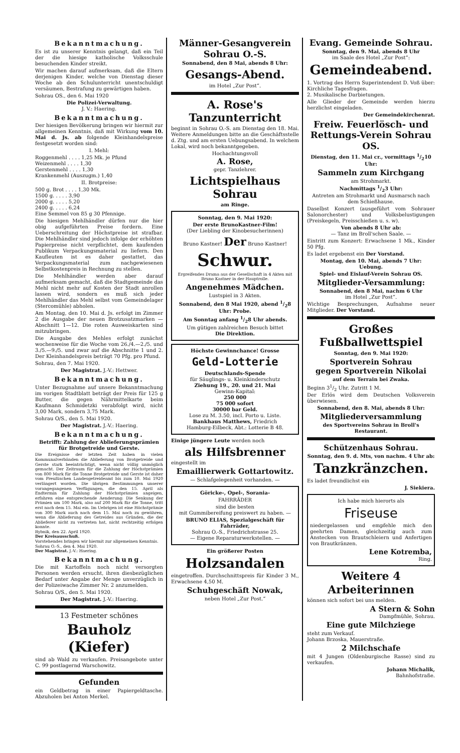Bekanntmachung.
Es ist zu unserer Kenntnis gelangt, daß ein Teil der die hiesige katholische Volksschule besuchenden Kinder streikt.
Wir machen darauf aufmerksam, daß die Eltern derjenigen Kinder, welche von Dienstag dieser Woche ab den Schulunterricht unentschuldigt versäumen, Bestrafung zu gewärtigen haben.
Sohrau OS., den 6. Mai 1920
Die Polizei-Verwaltung.
J. V.: Haering.
Bekanntmachung.
Der hiesigen Bevölkerung bringen wir hiermit zur allgemeinen Kenntnis, daß mit Wirkung vom 10. Mai d. Js. ab folgende Kleinhandelspreise festgesetzt worden sind:
I. Mehl:
Roggenmehl . . . . 1,25 Mk. je Pfund
Weizenmehl . . . . 1,30
Gerstenmehl . . . . 1,30
Krankenmehl (Auszugm.) 1,40
II. Brotpreise:
500 g. Brot . . . . 1,30 Mk.
1500 g. . . . . 3,90
2000 g. . . . . 5,20
2400 g. . . . . 6,24
Eine Semmel von 85 g 30 Pfennige.
Die hiesigen Mehlhändler dürfen nur die hier obig aufgeführten Preise fordern. Eine Ueberschreitung der Höchstpreise ist strafbar. Die Mehlhändler sind jedoch infolge der erhöhten Papierpreise nicht verpflichtet, dem kaufenden Publikum Verpackungsmaterial zu liefern. Den Kaufleuten ist es daher gestattet, das Verpackungsmaterial zum nachgewiesenen Selbstkostenpreis in Rechnung zu stellen.
Die Mehlhändler werden aber darauf aufmerksam gemacht, daß die Stadtgemeinde das Mehl nicht mehr auf Kosten der Stadt anrollen lassen wird, sondern es muß sich jeder Mehlhändler das Mehl selbst vom Gemeindelager (Stercomühle) abholen.
Am Montag, den 10. Mai d. Js. erfolgt im Zimmer 2 die Ausgabe der neuen Brotzusatzmarken — Abschnitt 1—12. Die roten Ausweiskarten sind mitzubringen.
Die Ausgabe des Mehles erfolgt zunächst wochenweise für die Woche vom 26./4.—2./5. und 3./5.—9./5. und zwar auf die Abschnitte 1 und 2. Der Kleinhandelspreis beträgt 70 Pfg. pro Pfund.
Sohrau, den 7. Mai 1920.
Der Magistrat. J.-V.: Hettwer.
Bekanntmachung.
Unter Bezugnahme auf unsere Bekanntmachung im vorigen Stadtblatt beträgt der Preis für 125 g Butter, die gegen Nährmittelkarte beim Kaufmann Schmidetzki verabfolgt wird, nicht 3,00 Mark, sondern 3,75 Mark.
Sohrau O/S., den 5. Mai 1920.
Der Magistrat. J.-V.: Haering.
Bekanntmachung.
Betrifft: Zahlung der Ablieferungsprämien für Brotgetreide und Gerste.
Die Ereignisse der letzten Zeit haben in vielen Kommunalverbänden die Ablieferung von Brotgetreide und Gerste stark beeinträchtigt, wenn nicht völlig unmöglich gemacht. Der Zeitraum für die Zahlung der Höchstprämien von 800 Mark für die Tonne Brotgetreide und Gerste ist daher vom Preußischen Landesgetreideamt bis zum 10. Mai 1920 verlängert worden. Die übrigen Bestimmungen unserer vorangegangenen Verfügungen, die den 15. April als Endtermin für Zahlung der Höchstprämien angeigen, erfahren eine entsprechende Aenderung: Die Senkung der Prämien um 100 Mark, also auf 200 Mark für die Tonne, tritt erst nach dem 15. Mai ein. Im Uebrigen ist eine Höchstprämie von 300 Mark auch nach dem 15. Mai noch zu gewähren, wenn die Ablieferung des Getreides aus Gründen, die der Ablieferer nicht zu vertreten hat, nicht rechtzeitig erfolgen konnte.
Rybnik, den 22. April 1920.
Der Kreisausschuß.
Vorstehendes bringen wir hiermit zur allgemeinen Kenntnis.
Sohrau O.-S., den 4. Mai 1920.
Der Magistrat. J.-V.: Haering.
Bekanntmachung.
Die mit Kartoffeln noch nicht versorgten Personen werden ersucht, ihren diesbezüglichen Bedarf unter Angabe der Menge unverzüglich in der Polizeiwache Zimmer Nr. 2 anzumelden.
Sohrau O/S., den 5. Mai 1920.
Der Magistrat. J.-V.: Haering.
13 Festmeter schönes
Bauholz (Kiefer)
sind ab Wald zu verkaufen. Preisangebote unter C. 99 postlagernd Warschowitz.
Gefunden
ein Geldbetrag in einer Papiergeldtasche. Abzuholen bei Anton Merkel.
Männer-Gesangverein Sohrau O.-S.
Sonnabend, den 8 Mai, abends 8 Uhr:
Gesangs-Abend.
im Hotel „Zur Post“.
A. Rose's Tanzunterricht
beginnt in Sohrau O.-S. am Dienstag den 18. Mai. Weitere Anmeldungen bitte an die Geschäftsstelle d. Ztg. und am ersten Uebungsabend. In welchem Lokal, wird noch bekanntgegeben.
Hochachtungsvoll
A. Rose,
gepr. Tanzlehrer.
Lichtspielhaus Sohrau
am Ringe.
Sonntag, den 9. Mai 1920:
Der erste BrunoKastner-Film!
(Der Liebling der Kinobesucherinnen)
Bruno Kastner! Der Bruno Kastner!
Schwur.
Ergreifendes Drama aus der Gesellschaft in 4 Akten mit Bruno Kastner in der Hauptrolle.
Angenehmes Mädchen.
Lustspiel in 3 Akten.
Sonnabend, den 8 Mai 1920, abend 1/28 Uhr: Probe.
Am Sonntag anfang 1/28 Uhr abends.
Um gütigen zahlreichen Besuch bittet
Die Direktion.
Höchste Gewinnchance! Grosse
Geld-Lotterie
Deutschlands-Spende
für Säuglings- u. Kleinkinderschutz
Ziehung 19., 20. und 21. Mai
Gewinn-Kapital:
250 000
75 000 sofort
30000 bar Geld.
Lose zu M. 3.50, incl. Porto u. Liste.
Bankhaus Matthews, Friedrich
Hamburg-Eilbeck, Abt.: Lotterie B 48.
Einige jüngere Leute werden noch
als Hilfsbrenner
eingestellt im
Emaillierwerk Gottartowitz.
— Schlafgelegenheit vorhanden. —
Göricke-, Opel-, Sorania-
FAHRRÄDER
sind die besten
mit Gummibereifung preiswert zu haben. —
BRUNO ELIAS, Spezialgeschäft für Fahrräder,
Sohrau O.-S., Friedrichstrasse 25.
— Eigene Reparaturwerkstellen. —
Ein größerer Posten
Holzsandalen
eingetroffen. Durchschnittspreis für Kinder 3 M., Erwachsene 4,50 M.
Schuhgeschäft Nowak,
neben Hotel „Zur Post.“
Evang. Gemeinde Sohrau.
Sonntag, den 9. Mai, abends 8 Uhr
im Saale des Hotel „Zur Post“:
Gemeindeabend.
1. Vortrag des Herrn Superintendent D. Voß über: Kirchliche Tagesfragen.
2. Musikalische Darbietungen.
Alle Glieder der Gemeinde werden hierzu herzlichst eingeladen.
Der Gemeindekirchenrat.
Freiw. Feuerlösch- und Rettungs-Verein Sohrau OS.
Dienstag, den 11. Mai cr., vormittags 1/210 Uhr:
Sammeln zum Kirchgang
am Strohmarkt.
Nachmittags 1/23 Uhr:
Antreten am Strohmarkt und Ausmarsch nach dem Schießhause.
Daselbst Konzert (ausgeführt vom Sohrauer Salonorchester) und Volksbelustigungen (Preiskegeln, Preisschießen u. s. w).
Von abends 8 Uhr ab:
— Tanz im Broll'schen Saale. —
Eintritt zum Konzert: Erwachsene 1 Mk., Kinder 50 Pfg.
Es ladet ergebenst ein Der Vorstand.
Montag, den 10. Mai, abends 7 Uhr:
Uebung.
Spiel- und Eislauf-Verein Sohrau OS.
Mitglieder-Versammlung:
Sonnabend, den 8 Mai, nachm 6 Uhr
im Hotel „Zur Post“.
Wichtige Besprechungen, Aufnahme neuer Mitglieder. Der Vorstand.
Großes Fußballwettspiel
Sonntag, den 9. Mai 1920:
Sportverein Sohrau
gegen Sportverein Nikolai
auf dem Terrain bei Zwaka.
Beginn 31/2 Uhr. Zutritt 1 M.
Der Erlös wird dem Deutschen Volksverein überwiesen.
Sonnabend, den 8. Mai, abends 8 Uhr:
Mitgliederversammlung
des Sportvereins Sohrau in Broll's Restaurant.
Schützenhaus Sohrau.
Sonntag, den 9. d. Mts, von nachm. 4 Uhr ab:
Tanzkränzchen.
Es ladet freundlichst ein
J. Siekiera.
Ich habe mich hierorts als
Friseuse
niedergelassen und empfehle mich den geehrten Damen, gleichzeitig auch zum Anstecken von Brautschleiern und Anfertigen von Brautkränzen.
Lene Kotremba,
Ring.
Weitere 4 Arbeiterinnen
können sich sofort bei uns melden.
A Stern & Sohn
Dampfmühle, Sohrau.
Eine gute Milchziege
steht zum Verkauf.
Johann Brzoska, Mauerstraße.
2 Milchschafe
mit 4 Jungen (Oldenburgische Rasse) sind zu verkaufen.
Johann Michalik,
Bahnhofstraße.